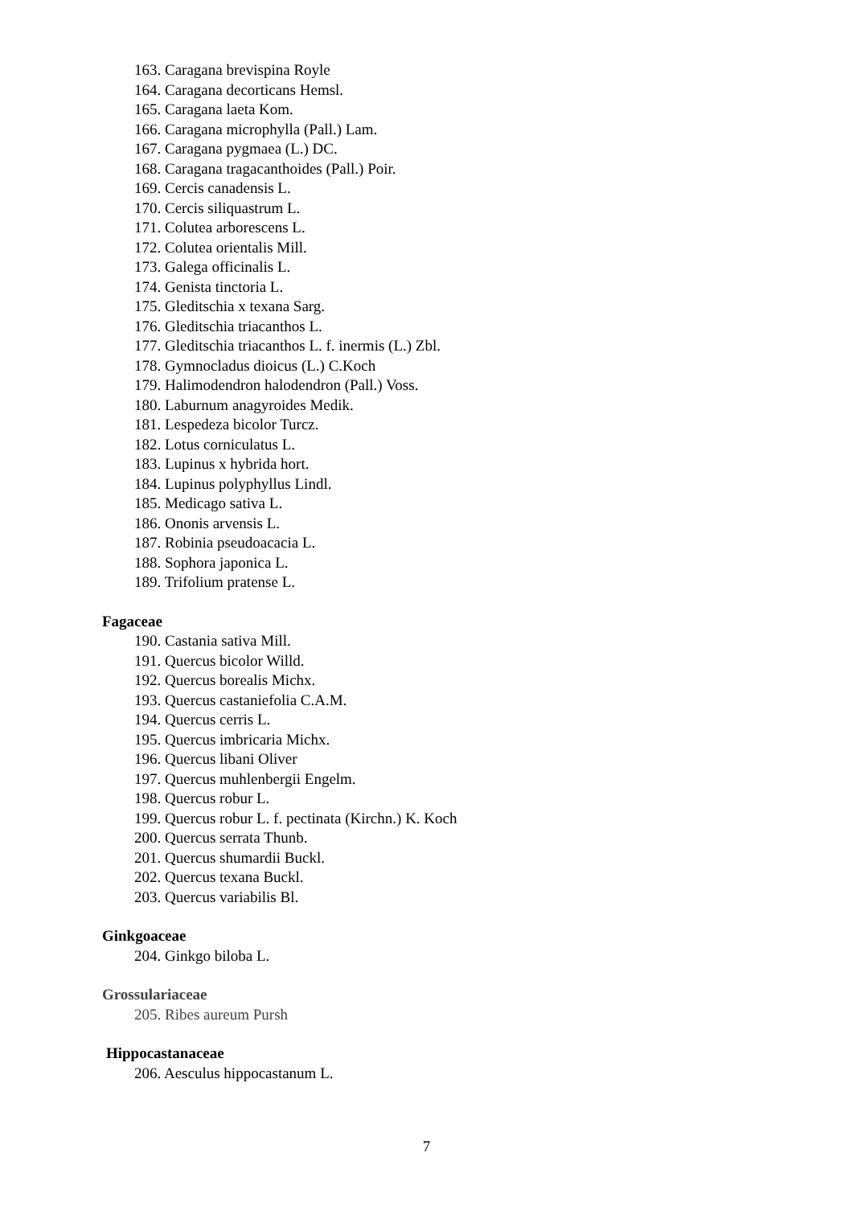163. Caragana brevispina Royle
164. Caragana decorticans Hemsl.
165. Caragana laeta Kom.
166. Caragana microphylla (Pall.) Lam.
167. Caragana pygmaea (L.) DC.
168. Caragana tragacanthoides (Pall.) Poir.
169. Cercis canadensis L.
170. Cercis siliquastrum L.
171. Colutea arborescens L.
172. Colutea orientalis Mill.
173. Galega officinalis L.
174. Genista tinctoria L.
175. Gleditschia x texana Sarg.
176. Gleditschia triacanthos L.
177. Gleditschia triacanthos L. f. inermis (L.) Zbl.
178. Gymnocladus dioicus (L.) C.Koch
179. Halimodendron halodendron (Pall.) Voss.
180. Laburnum anagyroides Medik.
181. Lespedeza bicolor Turcz.
182. Lotus corniculatus L.
183. Lupinus x hybrida hort.
184. Lupinus polyphyllus Lindl.
185. Medicago sativa L.
186. Ononis arvensis L.
187. Robinia pseudoacacia L.
188. Sophora japonica L.
189. Trifolium pratense L.
Fagaceae
190. Castania sativa Mill.
191. Quercus bicolor Willd.
192. Quercus borealis Michx.
193. Quercus castaniefolia C.A.M.
194. Quercus cerris L.
195. Quercus imbricaria Michx.
196. Quercus libani Oliver
197. Quercus muhlenbergii Engelm.
198. Quercus robur L.
199. Quercus robur L. f. pectinata (Kirchn.) K. Koch
200. Quercus serrata Thunb.
201. Quercus shumardii Buckl.
202. Quercus texana Buckl.
203. Quercus variabilis Bl.
Ginkgoaceae
204. Ginkgo biloba L.
Grossulariaceae
205. Ribes aureum Pursh
Hippocastanaceae
206. Aesculus hippocastanum L.
7